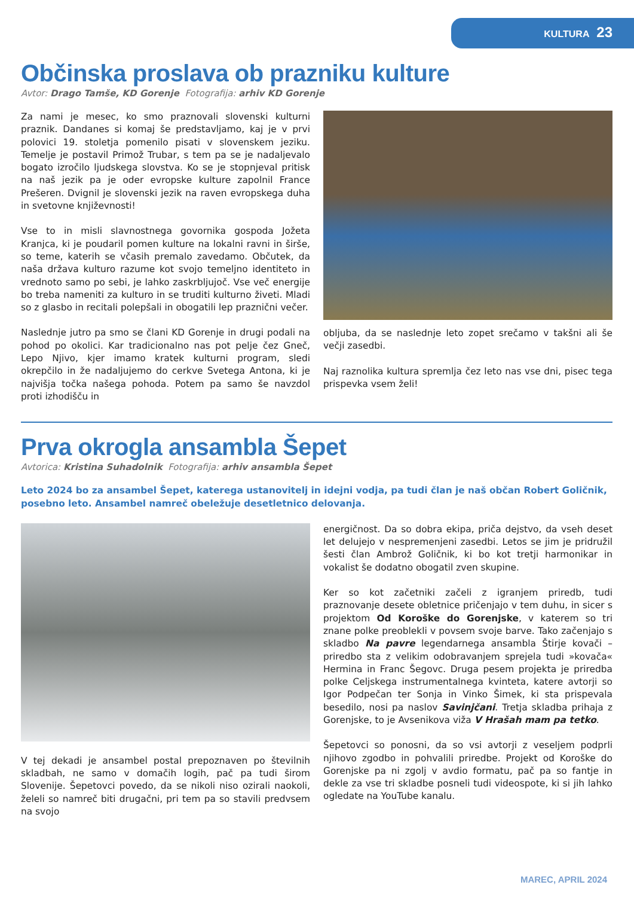KULTURA 23
Občinska proslava ob prazniku kulture
Avtor: Drago Tamše, KD Gorenje Fotografija: arhiv KD Gorenje
Za nami je mesec, ko smo praznovali slovenski kulturni praznik. Dandanes si komaj še predstavljamo, kaj je v prvi polovici 19. stoletja pomenilo pisati v slovenskem jeziku. Temelje je postavil Primož Trubar, s tem pa se je nadaljevalo bogato izročilo ljudskega slovstva. Ko se je stopnjeval pritisk na naš jezik pa je oder evropske kulture zapolnil France Prešeren. Dvignil je slovenski jezik na raven evropskega duha in svetovne književnosti!
Vse to in misli slavnostnega govornika gospoda Jožeta Kranjca, ki je poudaril pomen kulture na lokalni ravni in širše, so teme, katerih se včasih premalo zavedamo. Občutek, da naša država kulturo razume kot svojo temeljno identiteto in vrednoto samo po sebi, je lahko zaskrbljujoč. Vse več energije bo treba nameniti za kulturo in se truditi kulturno živeti. Mladi so z glasbo in recitali polepšali in obogatili lep praznični večer.
Naslednje jutro pa smo se člani KD Gorenje in drugi podali na pohod po okolici. Kar tradicionalno nas pot pelje čez Gneč, Lepo Njivo, kjer imamo kratek kulturni program, sledi okrepčilo in že nadaljujemo do cerkve Svetega Antona, ki je najvišja točka našega pohoda. Potem pa samo še navzdol proti izhodišču in
obljuba, da se naslednje leto zopet srečamo v takšni ali še večji zasedbi.
Naj raznolika kultura spremlja čez leto nas vse dni, pisec tega prispevka vsem želi!
Prva okrogla ansambla Šepet
Avtorica: Kristina Suhadolnik Fotografija: arhiv ansambla Šepet
Leto 2024 bo za ansambel Šepet, katerega ustanovitelj in idejni vodja, pa tudi član je naš občan Robert Goličnik, posebno leto. Ansambel namreč obeležuje desetletnico delovanja.
V tej dekadi je ansambel postal prepoznaven po številnih skladbah, ne samo v domačih logih, pač pa tudi širom Slovenije. Šepetovci povedo, da se nikoli niso ozirali naokoli, želeli so namreč biti drugačni, pri tem pa so stavili predvsem na svojo
energičnost. Da so dobra ekipa, priča dejstvo, da vseh deset let delujejo v nespremenjeni zasedbi. Letos se jim je pridružil šesti član Ambrož Goličnik, ki bo kot tretji harmonikar in vokalist še dodatno obogatil zven skupine.
Ker so kot začetniki začeli z igranjem priredb, tudi praznovanje desete obletnice pričenjajo v tem duhu, in sicer s projektom Od Koroške do Gorenjske, v katerem so tri znane polke preoblekli v povsem svoje barve. Tako začenjajo s skladbo Na pavre legendarnega ansambla Štirje kovači – priredbo sta z velikim odobravanjem sprejela tudi »kovača« Hermina in Franc Šegovc. Druga pesem projekta je priredba polke Celjskega instrumentalnega kvinteta, katere avtorji so Igor Podpečan ter Sonja in Vinko Šimek, ki sta prispevala besedilo, nosi pa naslov Savinjčani. Tretja skladba prihaja z Gorenjske, to je Avsenikova viža V Hrašah mam pa tetko.
Šepetovci so ponosni, da so vsi avtorji z veseljem podprli njihovo zgodbo in pohvalili priredbe. Projekt od Koroške do Gorenjske pa ni zgolj v avdio formatu, pač pa so fantje in dekle za vse tri skladbe posneli tudi videospote, ki si jih lahko ogledate na YouTube kanalu.
MAREC, APRIL 2024